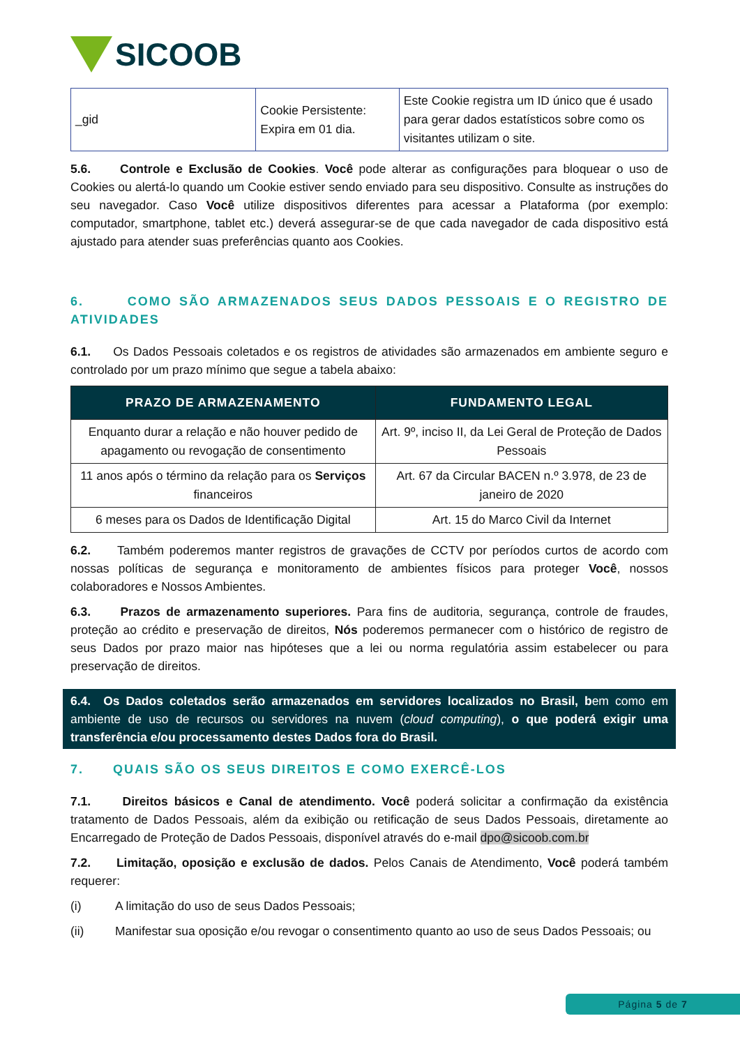SICOOB
| _gid | Cookie Persistente: Expira em 01 dia. | Este Cookie registra um ID único que é usado para gerar dados estatísticos sobre como os visitantes utilizam o site. |
5.6. Controle e Exclusão de Cookies. Você pode alterar as configurações para bloquear o uso de Cookies ou alertá-lo quando um Cookie estiver sendo enviado para seu dispositivo. Consulte as instruções do seu navegador. Caso Você utilize dispositivos diferentes para acessar a Plataforma (por exemplo: computador, smartphone, tablet etc.) deverá assegurar-se de que cada navegador de cada dispositivo está ajustado para atender suas preferências quanto aos Cookies.
6. COMO SÃO ARMAZENADOS SEUS DADOS PESSOAIS E O REGISTRO DE ATIVIDADES
6.1. Os Dados Pessoais coletados e os registros de atividades são armazenados em ambiente seguro e controlado por um prazo mínimo que segue a tabela abaixo:
| PRAZO DE ARMAZENAMENTO | FUNDAMENTO LEGAL |
| --- | --- |
| Enquanto durar a relação e não houver pedido de apagamento ou revogação de consentimento | Art. 9º, inciso II, da Lei Geral de Proteção de Dados Pessoais |
| 11 anos após o término da relação para os Serviços financeiros | Art. 67 da Circular BACEN n.º 3.978, de 23 de janeiro de 2020 |
| 6 meses para os Dados de Identificação Digital | Art. 15 do Marco Civil da Internet |
6.2. Também poderemos manter registros de gravações de CCTV por períodos curtos de acordo com nossas políticas de segurança e monitoramento de ambientes físicos para proteger Você, nossos colaboradores e Nossos Ambientes.
6.3. Prazos de armazenamento superiores. Para fins de auditoria, segurança, controle de fraudes, proteção ao crédito e preservação de direitos, Nós poderemos permanecer com o histórico de registro de seus Dados por prazo maior nas hipóteses que a lei ou norma regulatória assim estabelecer ou para preservação de direitos.
6.4. Os Dados coletados serão armazenados em servidores localizados no Brasil, bem como em ambiente de uso de recursos ou servidores na nuvem (cloud computing), o que poderá exigir uma transferência e/ou processamento destes Dados fora do Brasil.
7. QUAIS SÃO OS SEUS DIREITOS E COMO EXERCÊ-LOS
7.1. Direitos básicos e Canal de atendimento. Você poderá solicitar a confirmação da existência tratamento de Dados Pessoais, além da exibição ou retificação de seus Dados Pessoais, diretamente ao Encarregado de Proteção de Dados Pessoais, disponível através do e-mail dpo@sicoob.com.br
7.2. Limitação, oposição e exclusão de dados. Pelos Canais de Atendimento, Você poderá também requerer:
(i) A limitação do uso de seus Dados Pessoais;
(ii) Manifestar sua oposição e/ou revogar o consentimento quanto ao uso de seus Dados Pessoais; ou
Página 5 de 7